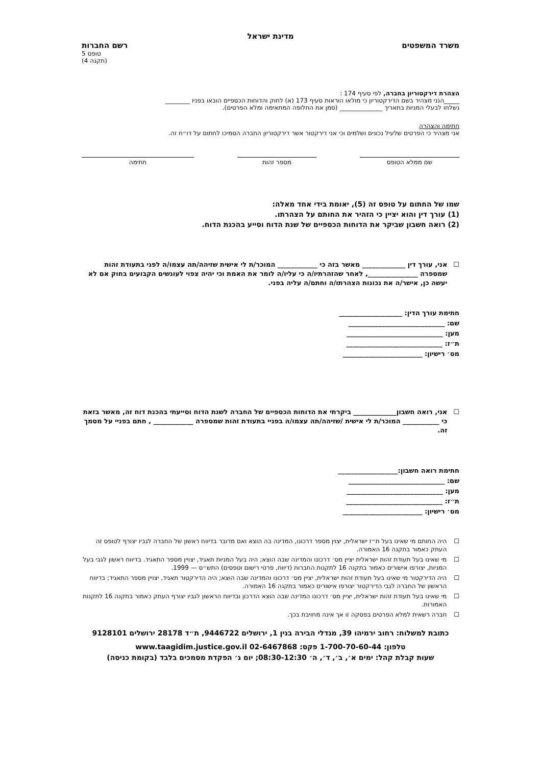מדינת ישראל
משרד המשפטים רשם החברות
טופס 5
(תקנה 4)
הצהרת דירקטוריון בחברה, לפי סעיף 174 :
_____הנני מצהיר בשם הדירקטוריון כי מולאו הוראות סעיף 173 (א) לחוק והדוחות הכספיים הובאו בפניו ________
נשלחו לבעלי המניות בתאריך ______________ (סמן את החלופה המתאימה ומלא הפרטים).
חתימה והצהרה
אני מצהיר כי הפרטים שלעיל נכונים ושלמים וכי אני דירקטור אשר דירקטוריון החברה הסמיכו לחתום על דו״ח זה.
שם ממלא הטופס מספר זהות חתימה
שמו של החתום על טופס זה (5), יאומת בידי אחד מאלה:
(1) עורך דין והוא יציין כי הזהיר את החותם על הצהרתו.
(2) רואה חשבון שביקר את הדוחות הכספיים של שנת הדוח וסייע בהכנת הדוח.
☐ אני, עורך דין _____________ מאשר בזה כי ____________ המוכר/ת לי אישית שזיהה/תה עצמו/ה לפני בתעודת זהות שמספרה _______________, לאחר שהזהרתיו/ה כי עליו/ה לומר את האמת וכי יהיה צפוי לעונשים הקבועים בחוק אם לא יעשה כן, אישר/ה את נכונות הצהרתו/ה וחתם/ה עליה בפני.
חתימת עורך הדין: ___________________
שם: _____________________________
מען: _____________________________
ת״ז: _____________________________
מס׳ רישיון: ________________________
☐ אני, רואה חשבון_____________ ביקרתי את הדוחות הכספיים של החברה לשנת הדוח וסייעתי בהכנת דוח זה, מאשר בזאת כי ___________ המוכר/ת לי אישית /שזיהה/תה עצמו/ה בפניי בתעודת זהות שמספרה ____________ , חתם בפניי על מסמך זה.
חתימת רואה חשבון:__________________
שם: _____________________________
מען: _____________________________
ת״ז: _____________________________
מס׳ רישיון: ________________________
☐ היה החותם מי שאינו בעל ת״ז ישראלית, יצוין מספר דרכונו, המדינה בה הוצא ואם מדובר בדיווח ראשון של החברה לגביו יצורף לטופס זה העתק כאמור בתקנה 16 האמורה.
☐ מי שאינו בעל תעודת זהות ישראלית יציין מס׳ דרכונו והמדינה שבה הוצא; היה בעל המניות תאגיד, יצויין מספר התאגיד. בדיווח ראשון לגבי בעל המניות, יצורפו אישורים כאמור בתקנה 16 לתקנות החברות (דיווח, פרטי רישום וטפסים) התש״ס — 1999.
☐ היה הדירקטור מי שאינו בעל תעודת זהות ישראלית, יציין מס׳ דרכונו והמדינה שבה הוצא; היה הדירקטור תאגיד, יצויין מספר התאגיד; בדיווח הראשון של החברה לגבי הדירקטור יצורפו אישורים כאמור בתקנה 16 האמורה.
☐ מי שאינו בעל תעודת זהות ישראלית, יציין מס׳ דרכונו המדינה שבה הוצא הדרכון ובדיווח הראשון לגביו יצורף העתק כאמור בתקנה 16 לתקנות האמורות.
☐ חברה רשאית למלא הפרטים בפסקה זו אך אינה מחויבת בכך.
כתובת למשלוח: רחוב ירמיהו 39, מגדלי הבירה בנין 1, ירושלים 9446722, ת״ד 28178 ירושלים 9128101
טלפון: 1-700-70-60-44 פקס: 02-6467868 www.taagidim.justice.gov.il
שעות קבלת קהל: ימים א׳, ב׳, ד׳, ה׳ 08:30-12:30; יום ג׳ הפקדת מסמכים בלבד (בקומת כניסה)